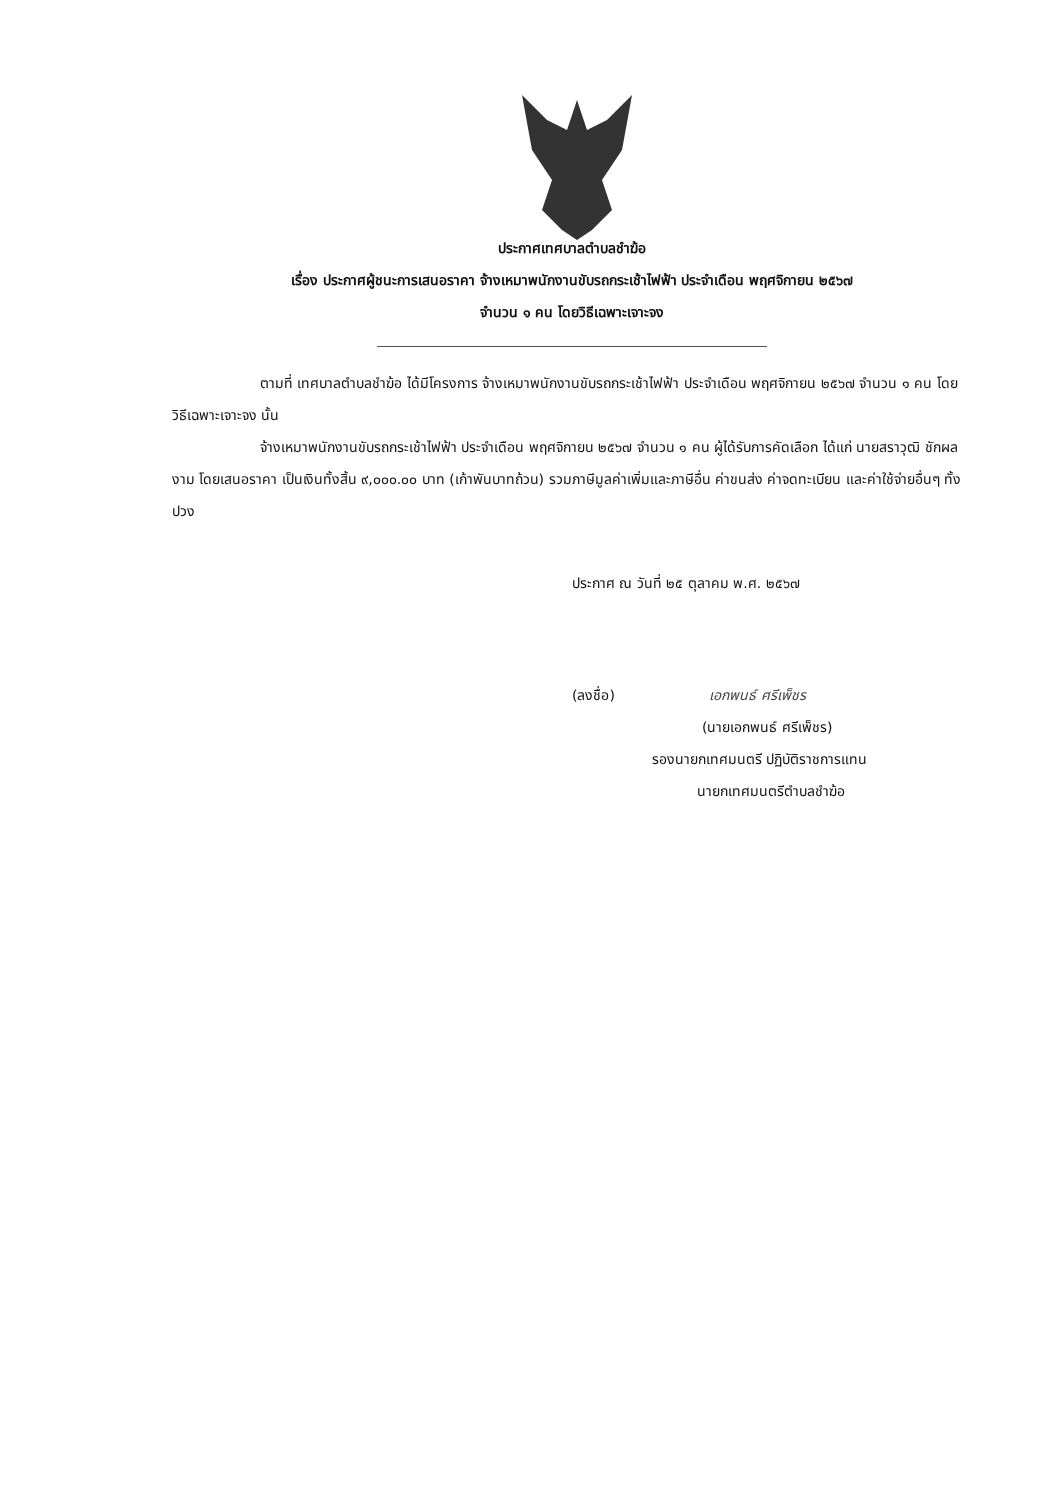ประกาศเทศบาลตำบลชำฆ้อ
เรื่อง ประกาศผู้ชนะการเสนอราคา จ้างเหมาพนักงานขับรถกระเช้าไฟฟ้า ประจำเดือน พฤศจิกายน ๒๕๖๗
จำนวน ๑ คน โดยวิธีเฉพาะเจาะจง
ตามที่ เทศบาลตำบลชำฆ้อ ได้มีโครงการ จ้างเหมาพนักงานขับรถกระเช้าไฟฟ้า ประจำเดือน พฤศจิกายน ๒๕๖๗ จำนวน ๑ คน โดยวิธีเฉพาะเจาะจง นั้น
จ้างเหมาพนักงานขับรถกระเช้าไฟฟ้า ประจำเดือน พฤศจิกายน ๒๕๖๗ จำนวน ๑ คน ผู้ได้รับการคัดเลือก ได้แก่ นายสราวุฒิ ชักผลงาม โดยเสนอราคา เป็นเงินทั้งสิ้น ๙,๐๐๐.๐๐ บาท (เก้าพันบาทถ้วน) รวมภาษีมูลค่าเพิ่มและภาษีอื่น ค่าขนส่ง ค่าจดทะเบียน และค่าใช้จ่ายอื่นๆ ทั้งปวง
ประกาศ ณ วันที่ ๒๕ ตุลาคม พ.ศ. ๒๕๖๗
(ลงชื่อ) เอกพนธ์ ศรีเพ็ชร
(นายเอกพนธ์ ศรีเพ็ชร)
รองนายกเทศมนตรี ปฏิบัติราชการแทน
นายกเทศมนตรีตำบลชำฆ้อ